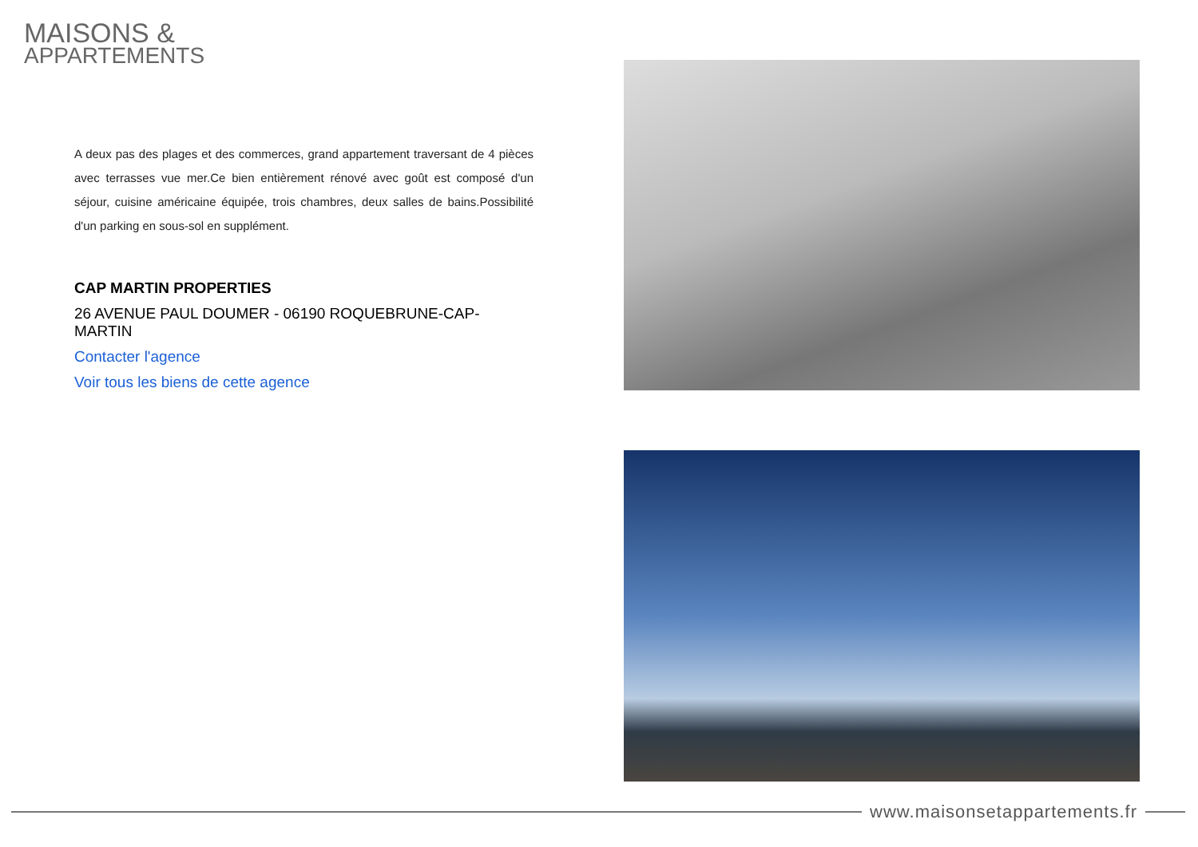MAISONS &
APPARTEMENTS
A deux pas des plages et des commerces, grand appartement traversant de 4 pièces avec terrasses vue mer.Ce bien entièrement rénové avec goût est composé d'un séjour, cuisine américaine équipée, trois chambres, deux salles de bains.Possibilité d'un parking en sous-sol en supplément.
CAP MARTIN PROPERTIES
26 AVENUE PAUL DOUMER - 06190 ROQUEBRUNE-CAP-MARTIN
Contacter l'agence
Voir tous les biens de cette agence
www.maisonsetappartements.fr